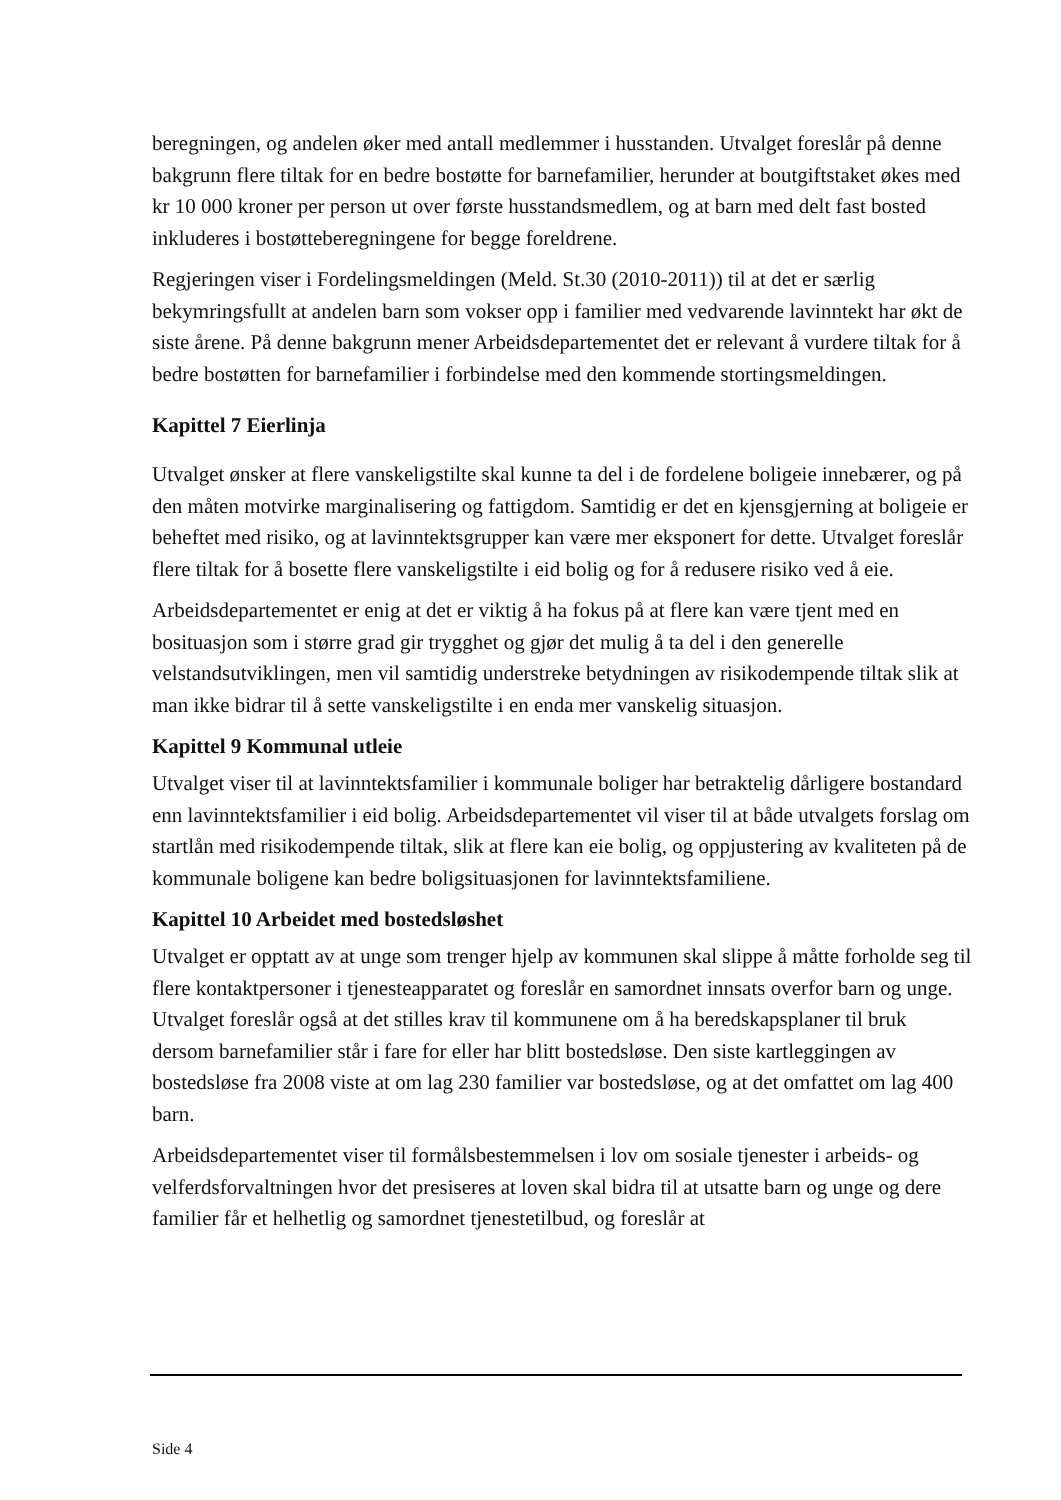beregningen, og andelen øker med antall medlemmer i husstanden. Utvalget foreslår på denne bakgrunn flere tiltak for en bedre bostøtte for barnefamilier, herunder at boutgiftstaket økes med kr 10 000 kroner per person ut over første husstandsmedlem, og at barn med delt fast bosted inkluderes i bostøtteberegningene for begge foreldrene.
Regjeringen viser i Fordelingsmeldingen (Meld. St.30 (2010-2011)) til at det er særlig bekymringsfullt at andelen barn som vokser opp i familier med vedvarende lavinntekt har økt de siste årene. På denne bakgrunn mener Arbeidsdepartementet det er relevant å vurdere tiltak for å bedre bostøtten for barnefamilier i forbindelse med den kommende stortingsmeldingen.
Kapittel 7 Eierlinja
Utvalget ønsker at flere vanskeligstilte skal kunne ta del i de fordelene boligeie innebærer, og på den måten motvirke marginalisering og fattigdom. Samtidig er det en kjensgjerning at boligeie er beheftet med risiko, og at lavinntektsgrupper kan være mer eksponert for dette. Utvalget foreslår flere tiltak for å bosette flere vanskeligstilte i eid bolig og for å redusere risiko ved å eie.
Arbeidsdepartementet er enig at det er viktig å ha fokus på at flere kan være tjent med en bosituasjon som i større grad gir trygghet og gjør det mulig å ta del i den generelle velstandsutviklingen, men vil samtidig understreke betydningen av risikodempende tiltak slik at man ikke bidrar til å sette vanskeligstilte i en enda mer vanskelig situasjon.
Kapittel 9 Kommunal utleie
Utvalget viser til at lavinntektsfamilier i kommunale boliger har betraktelig dårligere bostandard enn lavinntektsfamilier i eid bolig. Arbeidsdepartementet vil viser til at både utvalgets forslag om startlån med risikodempende tiltak, slik at flere kan eie bolig, og oppjustering av kvaliteten på de kommunale boligene kan bedre boligsituasjonen for lavinntektsfamiliene.
Kapittel 10 Arbeidet med bostedsløshet
Utvalget er opptatt av at unge som trenger hjelp av kommunen skal slippe å måtte forholde seg til flere kontaktpersoner i tjenesteapparatet og foreslår en samordnet innsats overfor barn og unge. Utvalget foreslår også at det stilles krav til kommunene om å ha beredskapsplaner til bruk dersom barnefamilier står i fare for eller har blitt bostedsløse. Den siste kartleggingen av bostedsløse fra 2008 viste at om lag 230 familier var bostedsløse, og at det omfattet om lag 400 barn.
Arbeidsdepartementet viser til formålsbestemmelsen i lov om sosiale tjenester i arbeids- og velferdsforvaltningen hvor det presiseres at loven skal bidra til at utsatte barn og unge og dere familier får et helhetlig og samordnet tjenestetilbud, og foreslår at
Side 4